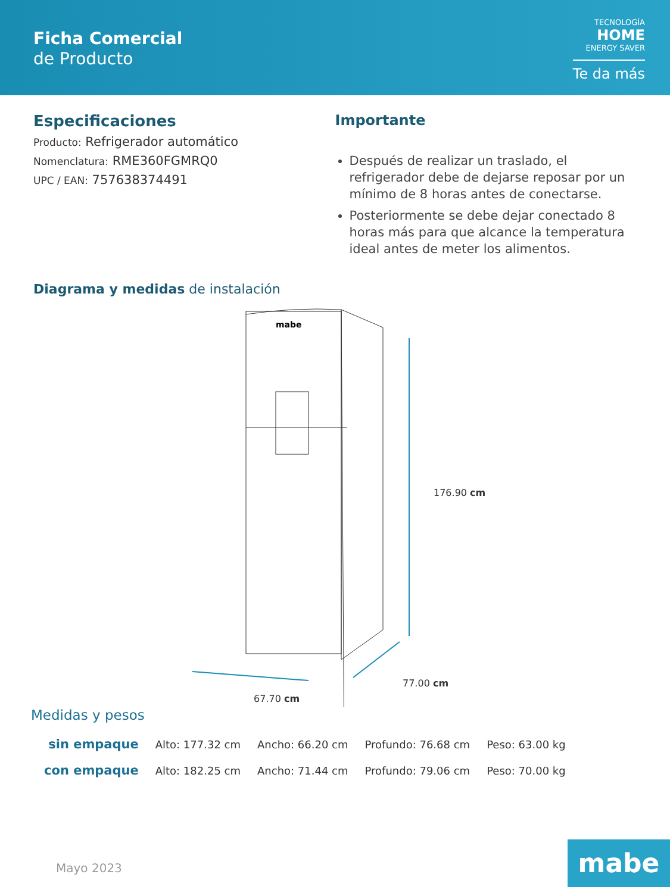Ficha Comercial
de Producto
TECNOLOGÍA
HOME
ENERGY SAVER
Te da más
Especificaciones
Producto: Refrigerador automático
Nomenclatura: RME360FGMRQ0
UPC / EAN: 757638374491
Importante
Después de realizar un traslado, el refrigerador debe de dejarse reposar por un mínimo de 8 horas antes de conectarse.
Posteriormente se debe dejar conectado 8 horas más para que alcance la temperatura ideal antes de meter los alimentos.
Diagrama y medidas de instalación
mabe
176.90 cm
77.00 cm
67.70 cm
Medidas y pesos
| sin empaque | Alto: 177.32 cm | Ancho: 66.20 cm | Profundo: 76.68 cm | Peso: 63.00 kg |
| con empaque | Alto: 182.25 cm | Ancho: 71.44 cm | Profundo: 79.06 cm | Peso: 70.00 kg |
Mayo 2023 mabe